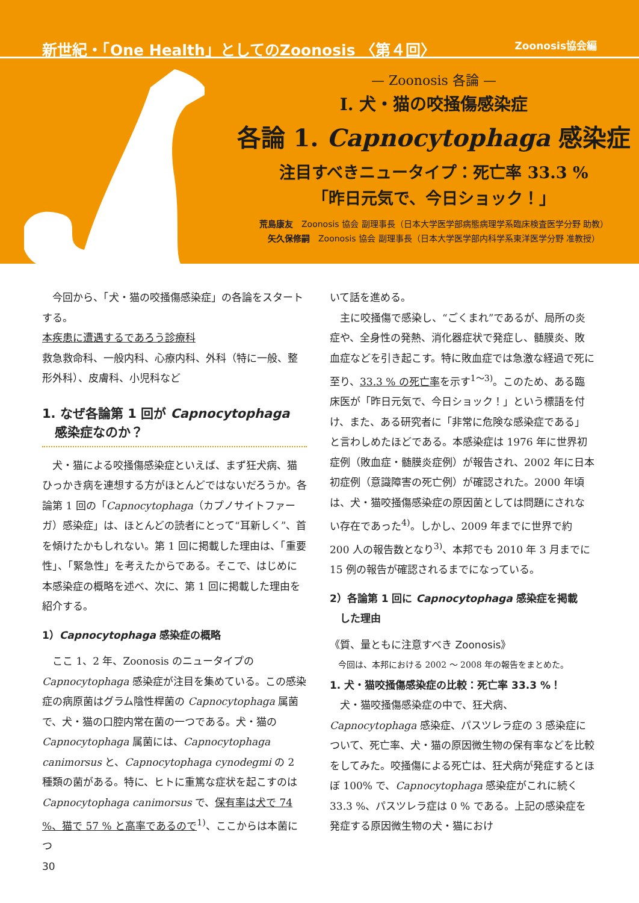新世紀・「One Health」としてのZoonosis 〈第４回〉 Zoonosis協会編
— Zoonosis 各論 —
Ⅰ. 犬・猫の咬掻傷感染症
各論 1. Capnocytophaga 感染症
注目すべきニュータイプ：死亡率 33.3 %
「昨日元気で、今日ショック！」
荒島康友　Zoonosis 協会 副理事長（日本大学医学部病態病理学系臨床検査医学分野 助教）
矢久保修嗣　Zoonosis 協会 副理事長（日本大学医学部内科学系東洋医学分野 准教授）
今回から、「犬・猫の咬掻傷感染症」の各論をスタートする。
本疾患に遭遇するであろう診療科
救急救命科、一般内科、心療内科、外科（特に一般、整形外科）、皮膚科、小児科など
1. なぜ各論第 1 回が Capnocytophaga
　感染症なのか？
犬・猫による咬掻傷感染症といえば、まず狂犬病、猫ひっかき病を連想する方がほとんどではないだろうか。各論第 1 回の「Capnocytophaga（カプノサイトファーガ）感染症」は、ほとんどの読者にとって“耳新しく”、首を傾けたかもしれない。第 1 回に掲載した理由は、「重要性」、「緊急性」を考えたからである。そこで、はじめに本感染症の概略を述べ、次に、第 1 回に掲載した理由を紹介する。
1）Capnocytophaga 感染症の概略
ここ 1、2 年、Zoonosis のニュータイプの Capnocytophaga 感染症が注目を集めている。この感染症の病原菌はグラム陰性桿菌の Capnocytophaga 属菌で、犬・猫の口腔内常在菌の一つである。犬・猫の Capnocytophaga 属菌には、Capnocytophaga canimorsus と、Capnocytophaga cynodegmi の 2 種類の菌がある。特に、ヒトに重篤な症状を起こすのは Capnocytophaga canimorsus で、保有率は犬で 74 %、猫で 57 % と高率であるので<sup>1)</sup>、ここからは本菌につ
いて話を進める。
主に咬掻傷で感染し、“ごくまれ”であるが、局所の炎症や、全身性の発熱、消化器症状で発症し、髄膜炎、敗血症などを引き起こす。特に敗血症では急激な経過で死に至り、33.3 % の死亡率を示す<sup>1～3)</sup>。このため、ある臨床医が「昨日元気で、今日ショック！」という標語を付け、また、ある研究者に「非常に危険な感染症である」と言わしめたほどである。本感染症は 1976 年に世界初症例（敗血症・髄膜炎症例）が報告され、2002 年に日本初症例（意識障害の死亡例）が確認された。2000 年頃は、犬・猫咬掻傷感染症の原因菌としては問題にされない存在であった<sup>4)</sup>。しかし、2009 年までに世界で約 200 人の報告数となり<sup>3)</sup>、本邦でも 2010 年 3 月までに 15 例の報告が確認されるまでになっている。
2）各論第 1 回に Capnocytophaga 感染症を掲載
　した理由
《質、量ともに注意すべき Zoonosis》
今回は、本邦における 2002 ～ 2008 年の報告をまとめた。
1. 犬・猫咬掻傷感染症の比較：死亡率 33.3 %！
犬・猫咬掻傷感染症の中で、狂犬病、Capnocytophaga 感染症、パスツレラ症の 3 感染症について、死亡率、犬・猫の原因微生物の保有率などを比較をしてみた。咬掻傷による死亡は、狂犬病が発症するとほぼ 100% で、Capnocytophaga 感染症がこれに続く 33.3 %、パスツレラ症は 0 % である。上記の感染症を発症する原因微生物の犬・猫におけ
30